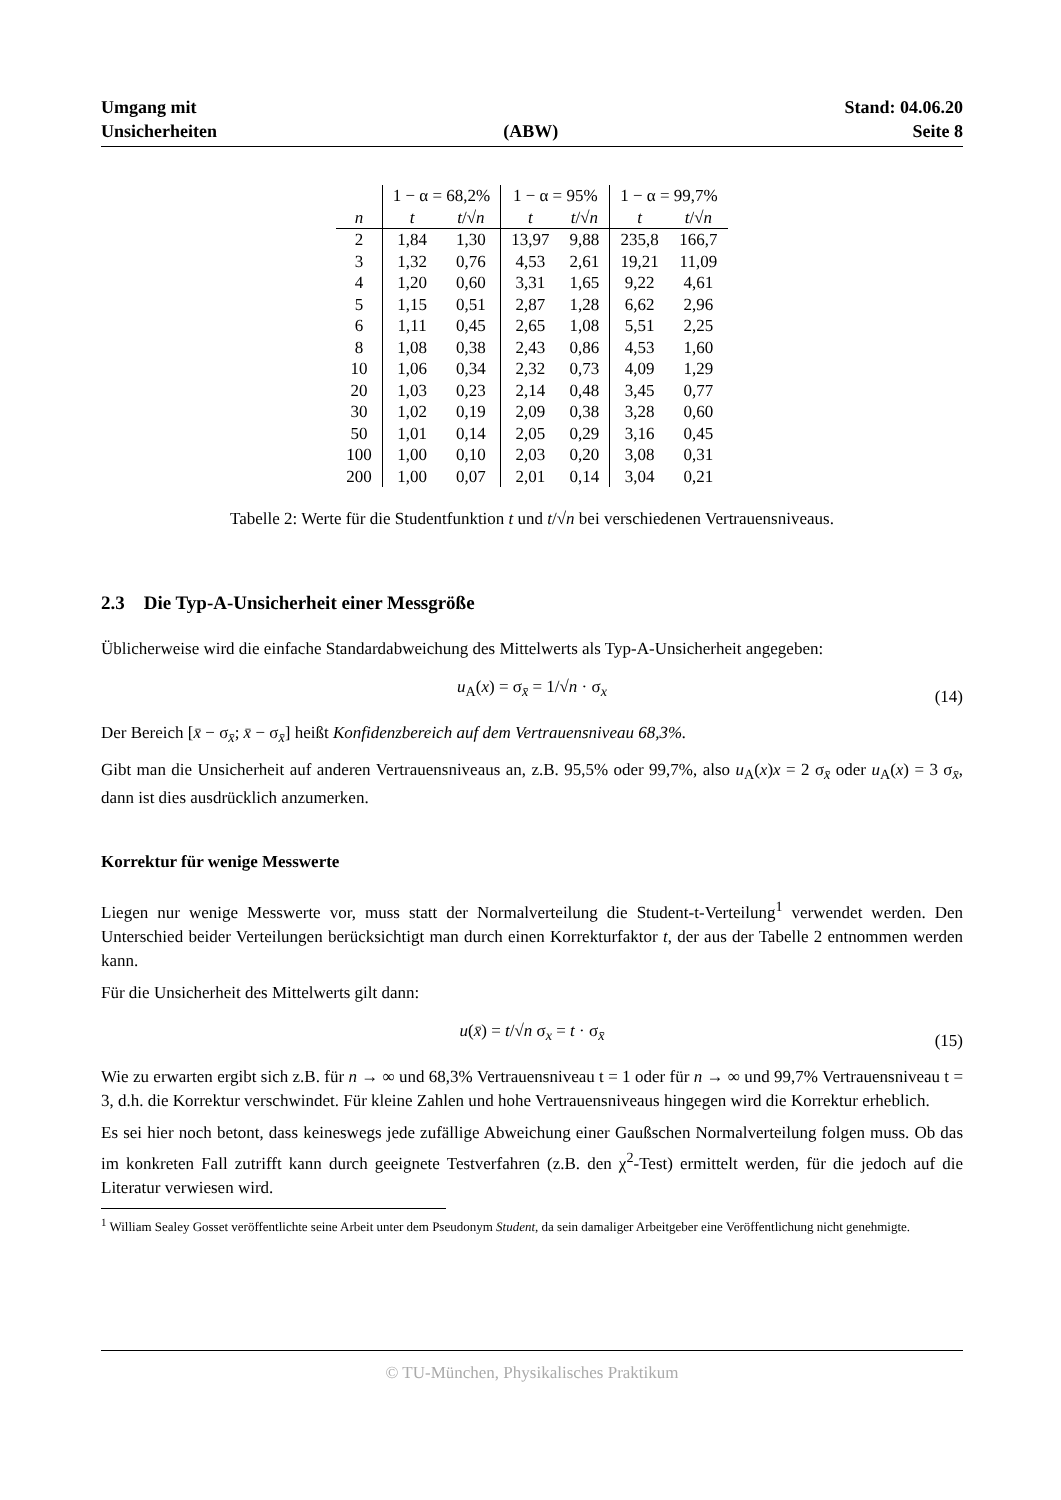Umgang mit
Unsicherheiten
(ABW) Stand: 04.06.20
Seite 8
| | 1 − α = 68,2% | | 1 − α = 95% | | 1 − α = 99,7% | |
| --- | --- | --- | --- | --- | --- | --- |
| n | t | t /√ n | t | t /√ n | t | t /√ n |
| 2 | 1,84 | 1,30 | 13,97 | 9,88 | 235,8 | 166,7 |
| 3 | 1,32 | 0,76 | 4,53 | 2,61 | 19,21 | 11,09 |
| 4 | 1,20 | 0,60 | 3,31 | 1,65 | 9,22 | 4,61 |
| 5 | 1,15 | 0,51 | 2,87 | 1,28 | 6,62 | 2,96 |
| 6 | 1,11 | 0,45 | 2,65 | 1,08 | 5,51 | 2,25 |
| 8 | 1,08 | 0,38 | 2,43 | 0,86 | 4,53 | 1,60 |
| 10 | 1,06 | 0,34 | 2,32 | 0,73 | 4,09 | 1,29 |
| 20 | 1,03 | 0,23 | 2,14 | 0,48 | 3,45 | 0,77 |
| 30 | 1,02 | 0,19 | 2,09 | 0,38 | 3,28 | 0,60 |
| 50 | 1,01 | 0,14 | 2,05 | 0,29 | 3,16 | 0,45 |
| 100 | 1,00 | 0,10 | 2,03 | 0,20 | 3,08 | 0,31 |
| 200 | 1,00 | 0,07 | 2,01 | 0,14 | 3,04 | 0,21 |
Tabelle 2: Werte für die Studentfunktion t und t/√n bei verschiedenen Vertrauensniveaus.
2.3 Die Typ-A-Unsicherheit einer Messgröße
Üblicherweise wird die einfache Standardabweichung des Mittelwerts als Typ-A-Unsicherheit angegeben:
u<sub>A</sub>(x) = σ<sub>x̄</sub> = 1/√n · σ<sub>x</sub> (14)
Der Bereich [x̄ − σ<sub>x̄</sub>; x̄ − σ<sub>x̄</sub>] heißt Konfidenzbereich auf dem Vertrauensniveau 68,3%.
Gibt man die Unsicherheit auf anderen Vertrauensniveaus an, z.B. 95,5% oder 99,7%, also u<sub>A</sub>(x)x = 2 σ<sub>x̄</sub> oder u<sub>A</sub>(x) = 3 σ<sub>x̄</sub>, dann ist dies ausdrücklich anzumerken.
Korrektur für wenige Messwerte
Liegen nur wenige Messwerte vor, muss statt der Normalverteilung die Student-t-Verteilung<sup>1</sup> verwendet werden. Den Unterschied beider Verteilungen berücksichtigt man durch einen Korrekturfaktor t, der aus der Tabelle 2 entnommen werden kann.
Für die Unsicherheit des Mittelwerts gilt dann:
u(x̄) = t/√n σ<sub>x</sub> = t · σ<sub>x̄</sub> (15)
Wie zu erwarten ergibt sich z.B. für n → ∞ und 68,3% Vertrauensniveau t = 1 oder für n → ∞ und 99,7% Vertrauensniveau t = 3, d.h. die Korrektur verschwindet. Für kleine Zahlen und hohe Vertrauensniveaus hingegen wird die Korrektur erheblich.
Es sei hier noch betont, dass keineswegs jede zufällige Abweichung einer Gaußschen Normalverteilung folgen muss. Ob das im konkreten Fall zutrifft kann durch geeignete Testverfahren (z.B. den χ<sup>2</sup>-Test) ermittelt werden, für die jedoch auf die Literatur verwiesen wird.
<sup>1</sup> William Sealey Gosset veröffentlichte seine Arbeit unter dem Pseudonym Student, da sein damaliger Arbeitgeber eine Veröffentlichung nicht genehmigte.
© TU-München, Physikalisches Praktikum